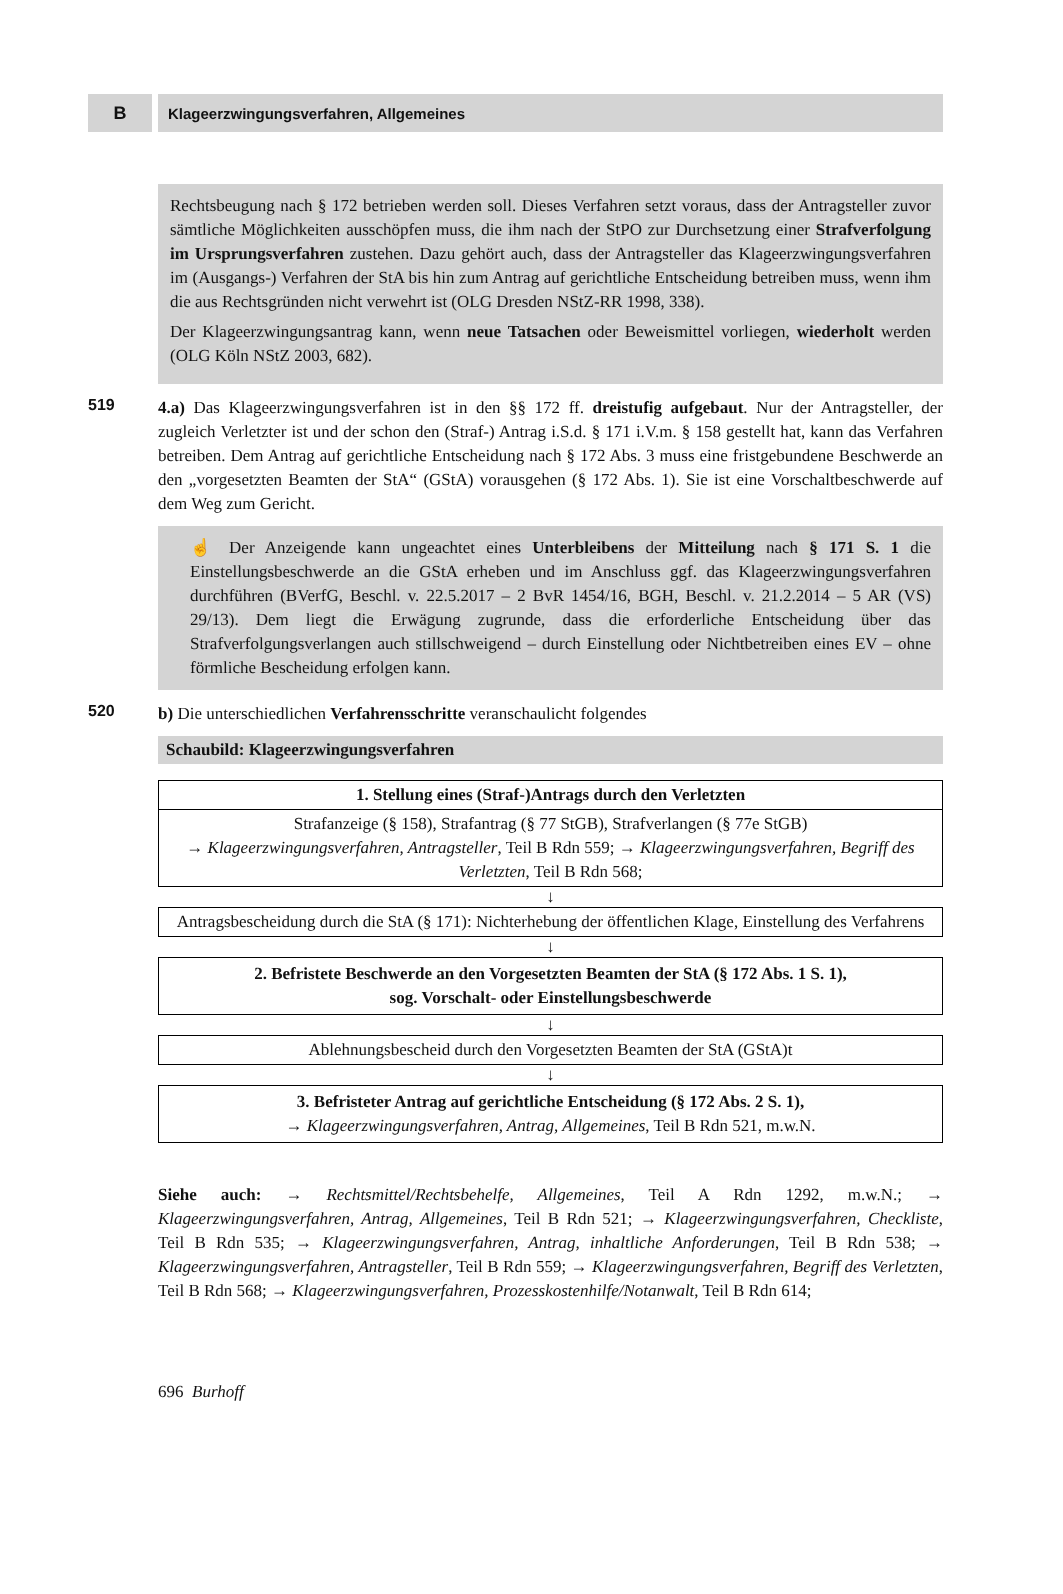B
Klageerzwingungsverfahren, Allgemeines
Rechtsbeugung nach § 172 betrieben werden soll. Dieses Verfahren setzt voraus, dass der Antragsteller zuvor sämtliche Möglichkeiten ausschöpfen muss, die ihm nach der StPO zur Durchsetzung einer Strafverfolgung im Ursprungsverfahren zustehen. Dazu gehört auch, dass der Antragsteller das Klageerzwingungsverfahren im (Ausgangs-) Verfahren der StA bis hin zum Antrag auf gerichtliche Entscheidung betreiben muss, wenn ihm die aus Rechtsgründen nicht verwehrt ist (OLG Dresden NStZ-RR 1998, 338).
Der Klageerzwingungsantrag kann, wenn neue Tatsachen oder Beweismittel vorliegen, wiederholt werden (OLG Köln NStZ 2003, 682).
519 4.a) Das Klageerzwingungsverfahren ist in den §§ 172 ff. dreistufig aufgebaut. Nur der Antragsteller, der zugleich Verletzter ist und der schon den (Straf-) Antrag i.S.d. § 171 i.V.m. § 158 gestellt hat, kann das Verfahren betreiben. Dem Antrag auf gerichtliche Entscheidung nach § 172 Abs. 3 muss eine fristgebundene Beschwerde an den „vorgesetzten Beamten der StA“ (GStA) vorausgehen (§ 172 Abs. 1). Sie ist eine Vorschaltbeschwerde auf dem Weg zum Gericht.
☝ Der Anzeigende kann ungeachtet eines Unterbleibens der Mitteilung nach § 171 S. 1 die Einstellungsbeschwerde an die GStA erheben und im Anschluss ggf. das Klageerzwingungsverfahren durchführen (BVerfG, Beschl. v. 22.5.2017 – 2 BvR 1454/16, BGH, Beschl. v. 21.2.2014 – 5 AR (VS) 29/13). Dem liegt die Erwägung zugrunde, dass die erforderliche Entscheidung über das Strafverfolgungsverlangen auch stillschweigend – durch Einstellung oder Nichtbetreiben eines EV – ohne förmliche Bescheidung erfolgen kann.
520 b) Die unterschiedlichen Verfahrensschritte veranschaulicht folgendes
Schaubild: Klageerzwingungsverfahren
1. Stellung eines (Straf-)Antrags durch den Verletzten
Strafanzeige (§ 158), Strafantrag (§ 77 StGB), Strafverlangen (§ 77e StGB)
→ Klageerzwingungsverfahren, Antragsteller, Teil B Rdn 559; → Klageerzwingungsverfahren, Begriff des Verletzten, Teil B Rdn 568;
↓
Antragsbescheidung durch die StA (§ 171): Nichterhebung der öffentlichen Klage, Einstellung des Verfahrens
↓
2. Befristete Beschwerde an den Vorgesetzten Beamten der StA (§ 172 Abs. 1 S. 1),
sog. Vorschalt- oder Einstellungsbeschwerde
↓
Ablehnungsbescheid durch den Vorgesetzten Beamten der StA (GStA)t
↓
3. Befristeter Antrag auf gerichtliche Entscheidung (§ 172 Abs. 2 S. 1),
→ Klageerzwingungsverfahren, Antrag, Allgemeines, Teil B Rdn 521, m.w.N.
Siehe auch: → Rechtsmittel/Rechtsbehelfe, Allgemeines, Teil A Rdn 1292, m.w.N.; → Klageerzwingungsverfahren, Antrag, Allgemeines, Teil B Rdn 521; → Klageerzwingungsverfahren, Checkliste, Teil B Rdn 535; → Klageerzwingungsverfahren, Antrag, inhaltliche Anforderungen, Teil B Rdn 538; → Klageerzwingungsverfahren, Antragsteller, Teil B Rdn 559; → Klageerzwingungsverfahren, Begriff des Verletzten, Teil B Rdn 568; → Klageerzwingungsverfahren, Prozesskostenhilfe/Notanwalt, Teil B Rdn 614;
696 Burhoff